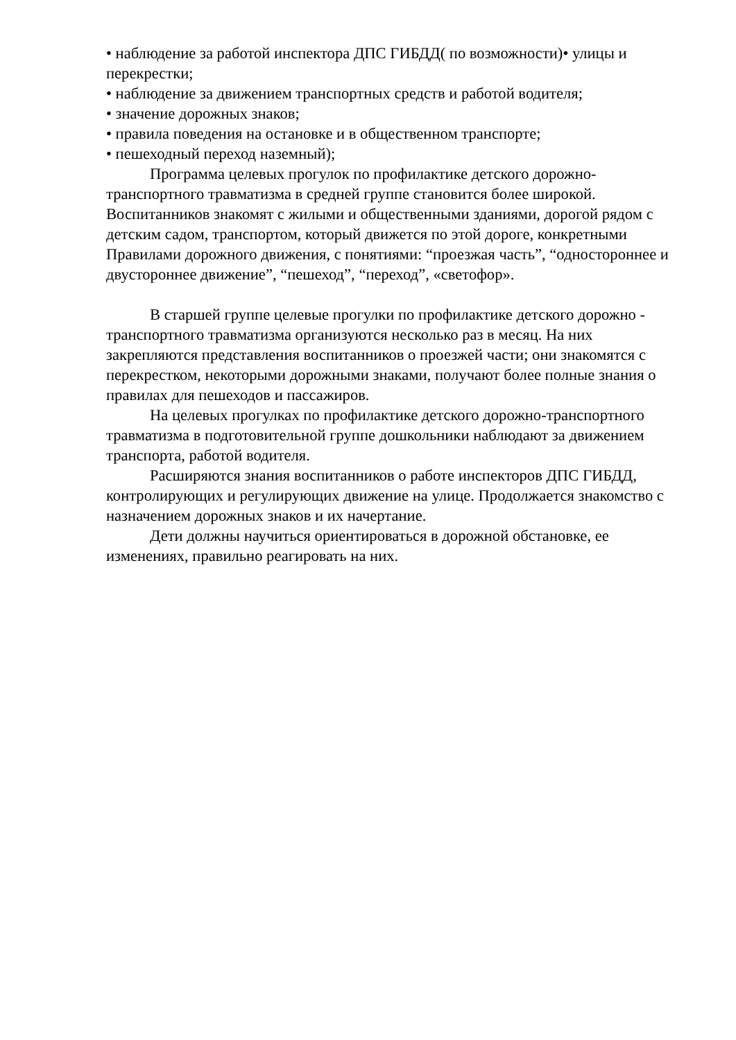• наблюдение за работой инспектора ДПС ГИБДД( по возможности)• улицы и перекрестки;
• наблюдение за движением транспортных средств и работой водителя;
• значение дорожных знаков;
• правила поведения на остановке и в общественном транспорте;
• пешеходный переход наземный);
Программа целевых прогулок по профилактике детского дорожно-транспортного травматизма в средней группе становится более широкой. Воспитанников знакомят с жилыми и общественными зданиями, дорогой рядом с детским садом, транспортом, который движется по этой дороге, конкретными Правилами дорожного движения, с понятиями: “проезжая часть”, “одностороннее и двустороннее движение”, “пешеход”, “переход”, «светофор».
В старшей группе целевые прогулки по профилактике детского дорожно - транспортного травматизма организуются несколько раз в месяц. На них закрепляются представления воспитанников о проезжей части; они знакомятся с перекрестком, некоторыми дорожными знаками, получают более полные знания о правилах для пешеходов и пассажиров.
На целевых прогулках по профилактике детского дорожно-транспортного травматизма в подготовительной группе дошкольники наблюдают за движением транспорта, работой водителя.
Расширяются знания воспитанников о работе инспекторов ДПС ГИБДД, контролирующих и регулирующих движение на улице. Продолжается знакомство с назначением дорожных знаков и их начертание.
Дети должны научиться ориентироваться в дорожной обстановке, ее изменениях, правильно реагировать на них.